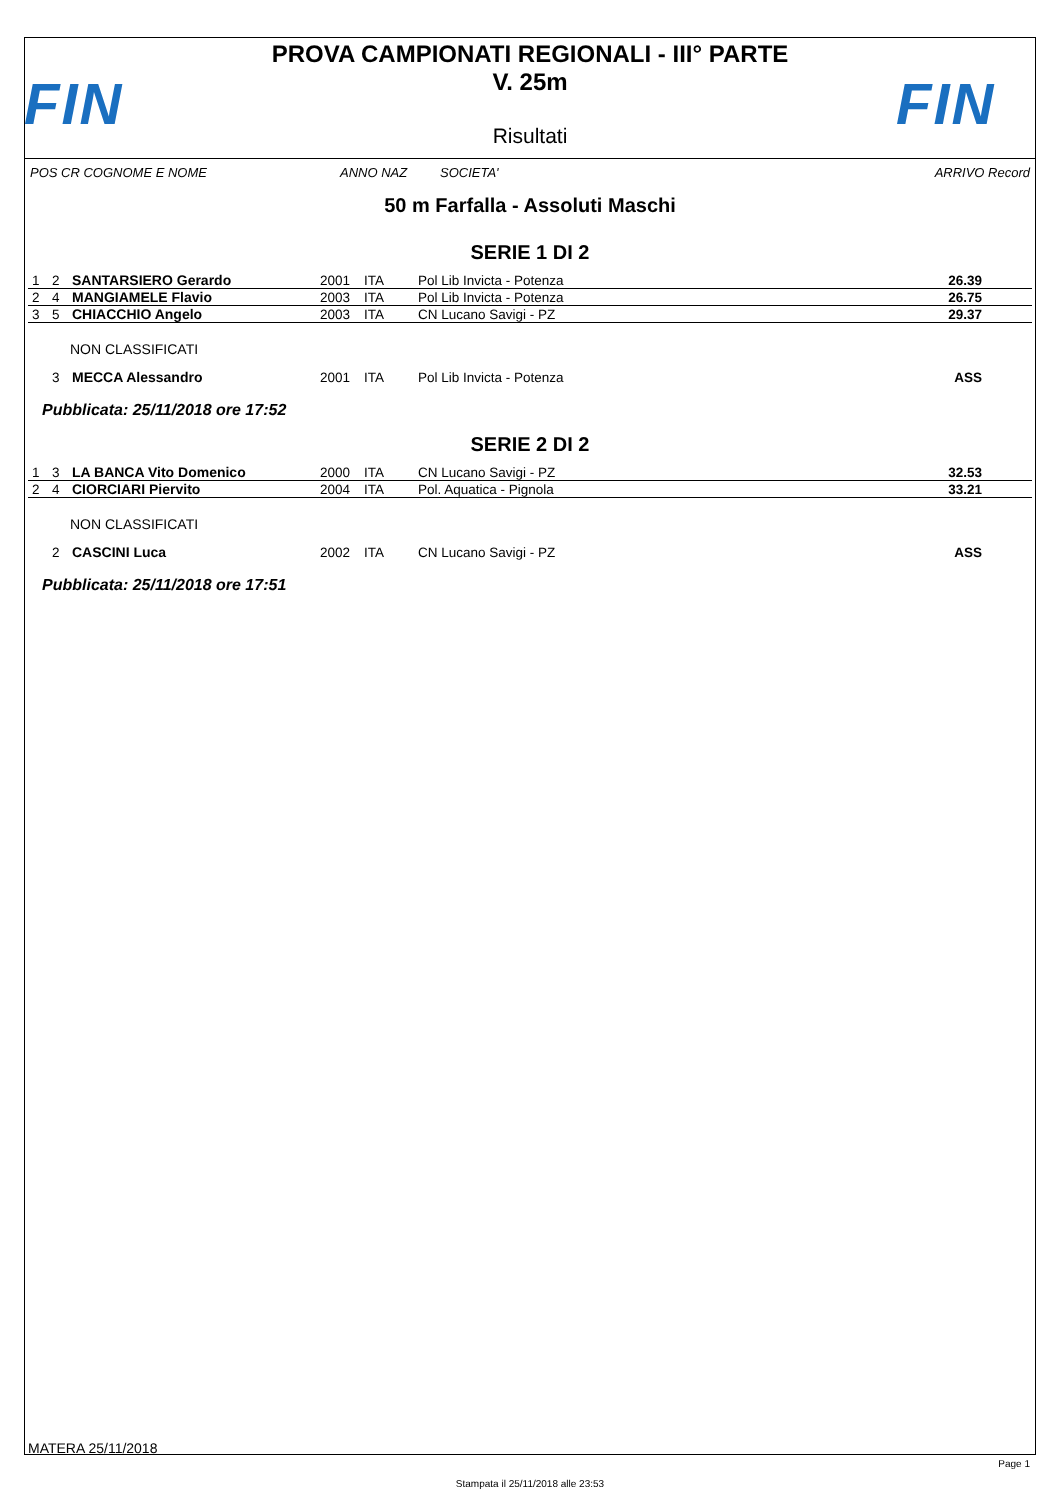FIN
PROVA CAMPIONATI REGIONALI - III° PARTE
V. 25m
Risultati
FIN
POS CR COGNOME E NOME ANNO NAZ SOCIETA' ARRIVO Record
50 m Farfalla - Assoluti Maschi
SERIE 1 DI 2
| 1 | 2 | SANTARSIERO Gerardo | 2001 | ITA | Pol Lib Invicta - Potenza | 26.39 |
| 2 | 4 | MANGIAMELE Flavio | 2003 | ITA | Pol Lib Invicta - Potenza | 26.75 |
| 3 | 5 | CHIACCHIO Angelo | 2003 | ITA | CN Lucano Savigi - PZ | 29.37 |
NON CLASSIFICATI
| | 3 | MECCA Alessandro | 2001 | ITA | Pol Lib Invicta - Potenza | ASS |
Pubblicata: 25/11/2018 ore 17:52
SERIE 2 DI 2
| 1 | 3 | LA BANCA Vito Domenico | 2000 | ITA | CN Lucano Savigi - PZ | 32.53 |
| 2 | 4 | CIORCIARI Piervito | 2004 | ITA | Pol. Aquatica - Pignola | 33.21 |
NON CLASSIFICATI
| | 2 | CASCINI Luca | 2002 | ITA | CN Lucano Savigi - PZ | ASS |
Pubblicata: 25/11/2018 ore 17:51
MATERA 25/11/2018
Page 1
Stampata il 25/11/2018 alle 23:53